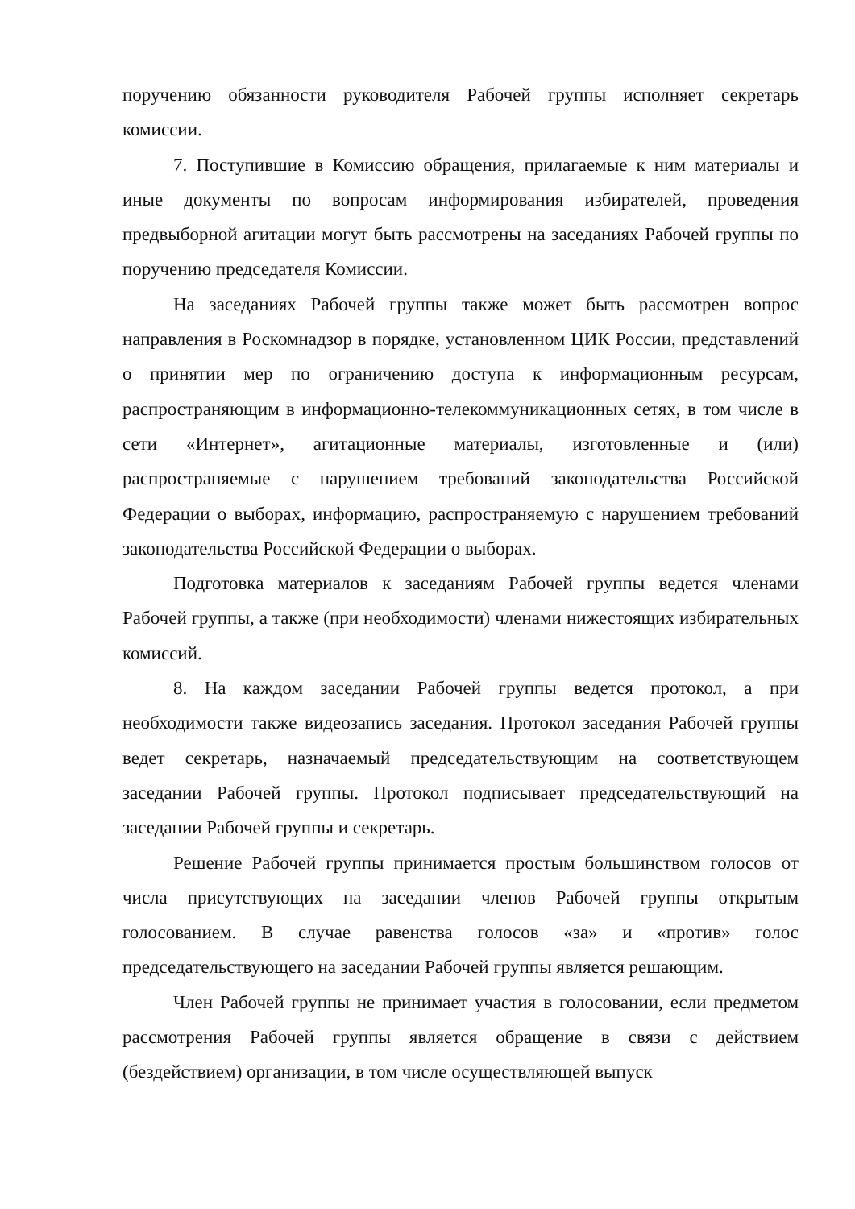поручению обязанности руководителя Рабочей группы исполняет секретарь комиссии.
7. Поступившие в Комиссию обращения, прилагаемые к ним материалы и иные документы по вопросам информирования избирателей, проведения предвыборной агитации могут быть рассмотрены на заседаниях Рабочей группы по поручению председателя Комиссии.
На заседаниях Рабочей группы также может быть рассмотрен вопрос направления в Роскомнадзор в порядке, установленном ЦИК России, представлений о принятии мер по ограничению доступа к информационным ресурсам, распространяющим в информационно-телекоммуникационных сетях, в том числе в сети «Интернет», агитационные материалы, изготовленные и (или) распространяемые с нарушением требований законодательства Российской Федерации о выборах, информацию, распространяемую с нарушением требований законодательства Российской Федерации о выборах.
Подготовка материалов к заседаниям Рабочей группы ведется членами Рабочей группы, а также (при необходимости) членами нижестоящих избирательных комиссий.
8. На каждом заседании Рабочей группы ведется протокол, а при необходимости также видеозапись заседания. Протокол заседания Рабочей группы ведет секретарь, назначаемый председательствующим на соответствующем заседании Рабочей группы. Протокол подписывает председательствующий на заседании Рабочей группы и секретарь.
Решение Рабочей группы принимается простым большинством голосов от числа присутствующих на заседании членов Рабочей группы открытым голосованием. В случае равенства голосов «за» и «против» голос председательствующего на заседании Рабочей группы является решающим.
Член Рабочей группы не принимает участия в голосовании, если предметом рассмотрения Рабочей группы является обращение в связи с действием (бездействием) организации, в том числе осуществляющей выпуск